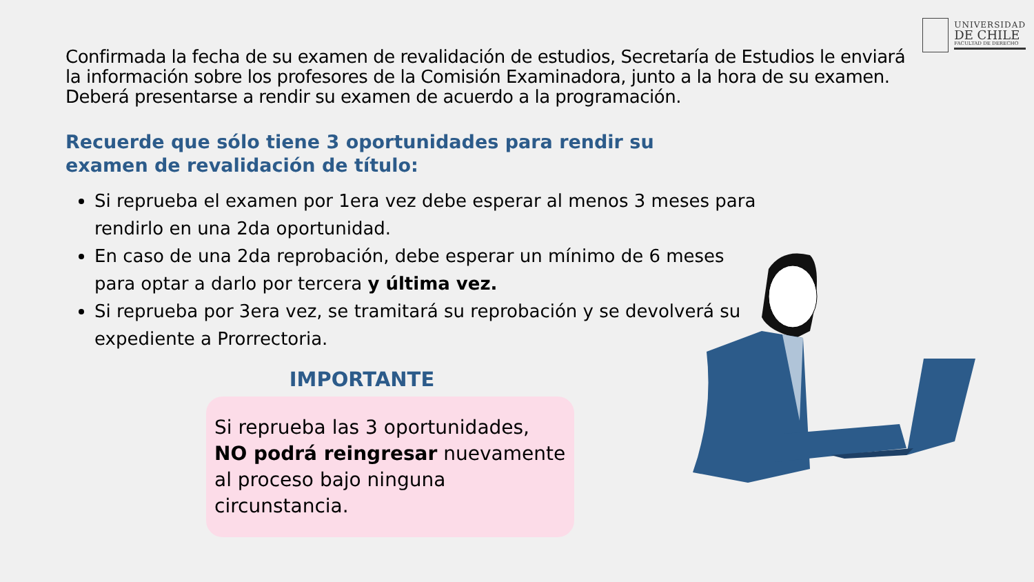UNIVERSIDAD
DE CHILE
FACULTAD DE DERECHO
Confirmada la fecha de su examen de revalidación de estudios, Secretaría de Estudios le enviará la información sobre los profesores de la Comisión Examinadora, junto a la hora de su examen.
Deberá presentarse a rendir su examen de acuerdo a la programación.
Recuerde que sólo tiene 3 oportunidades para rendir su examen de revalidación de título:
Si reprueba el examen por 1era vez debe esperar al menos 3 meses para rendirlo en una 2da oportunidad.
En caso de una 2da reprobación, debe esperar un mínimo de 6 meses para optar a darlo por tercera y última vez.
Si reprueba por 3era vez, se tramitará su reprobación y se devolverá su expediente a Prorrectoria.
IMPORTANTE
Si reprueba las 3 oportunidades, NO podrá reingresar nuevamente al proceso bajo ninguna circunstancia.